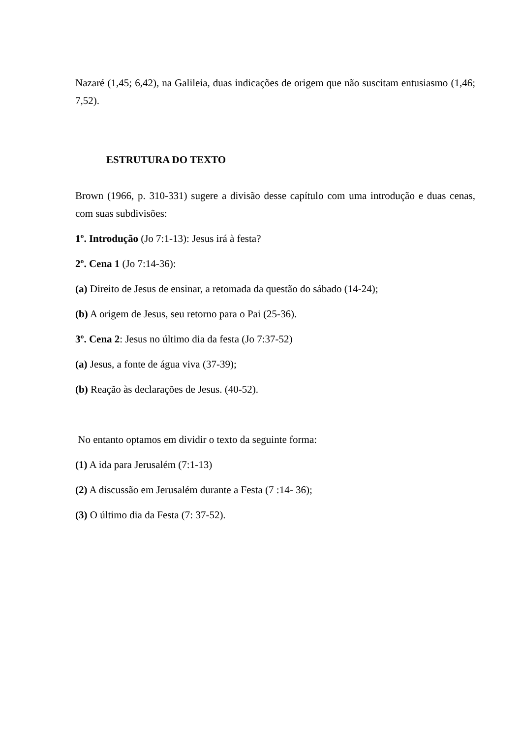Nazaré (1,45; 6,42), na Galileia, duas indicações de origem que não suscitam entusiasmo (1,46; 7,52).
ESTRUTURA DO TEXTO
Brown (1966, p. 310-331) sugere a divisão desse capítulo com uma introdução e duas cenas, com suas subdivisões:
1º. Introdução (Jo 7:1-13): Jesus irá à festa?
2º. Cena 1 (Jo 7:14-36):
(a) Direito de Jesus de ensinar, a retomada da questão do sábado (14-24);
(b) A origem de Jesus, seu retorno para o Pai (25-36).
3º. Cena 2: Jesus no último dia da festa (Jo 7:37-52)
(a) Jesus, a fonte de água viva (37-39);
(b) Reação às declarações de Jesus. (40-52).
No entanto optamos em dividir o texto da seguinte forma:
(1) A ida para Jerusalém (7:1-13)
(2) A discussão em Jerusalém durante a Festa (7 :14- 36);
(3) O último dia da Festa (7: 37-52).